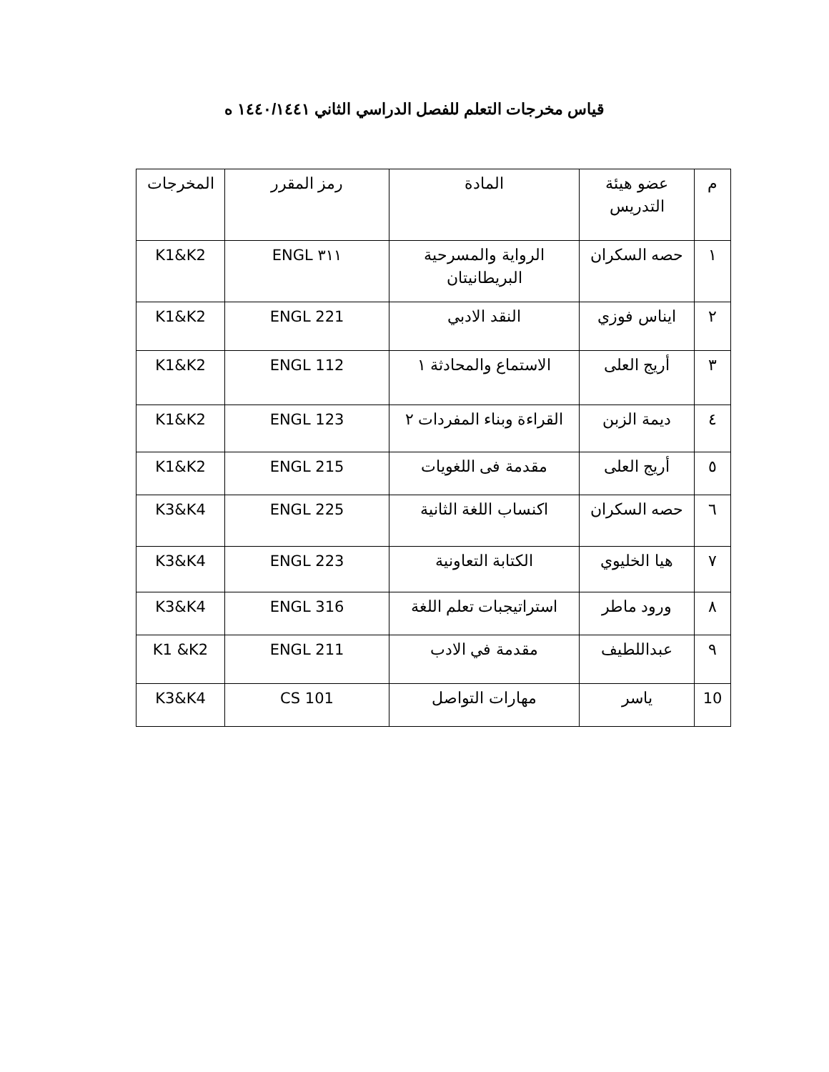قياس مخرجات التعلم للفصل الدراسي الثاني ١٤٤٠/١٤٤١ ه
| م | عضو هيئة التدريس | المادة | رمز المقرر | المخرجات |
| --- | --- | --- | --- | --- |
| ١ | حصه السكران | الرواية والمسرحية البريطانيتان | ٣١١ ENGL | K1&K2 |
| ٢ | ايناس فوزي | النقد الادبي | 221 ENGL | K1&K2 |
| ٣ | أريج العلى | الاستماع والمحادثة ١ | 112 ENGL | K1&K2 |
| ٤ | ديمة الزبن | القراءة وبناء المفردات ٢ | 123 ENGL | K1&K2 |
| ٥ | أريج العلى | مقدمة فى اللغويات | 215 ENGL | K1&K2 |
| ٦ | حصه السكران | اكنساب اللغة الثانية | 225 ENGL | K3&K4 |
| ٧ | هيا الخليوي | الكتابة التعاونية | 223 ENGL | K3&K4 |
| ٨ | ورود ماطر | استراتيجبات تعلم اللغة | 316 ENGL | K3&K4 |
| ٩ | عبداللطيف | مقدمة في الادب | 211 ENGL | K1 &K2 |
| 10 | ياسر | مهارات التواصل | 101 CS | K3&K4 |